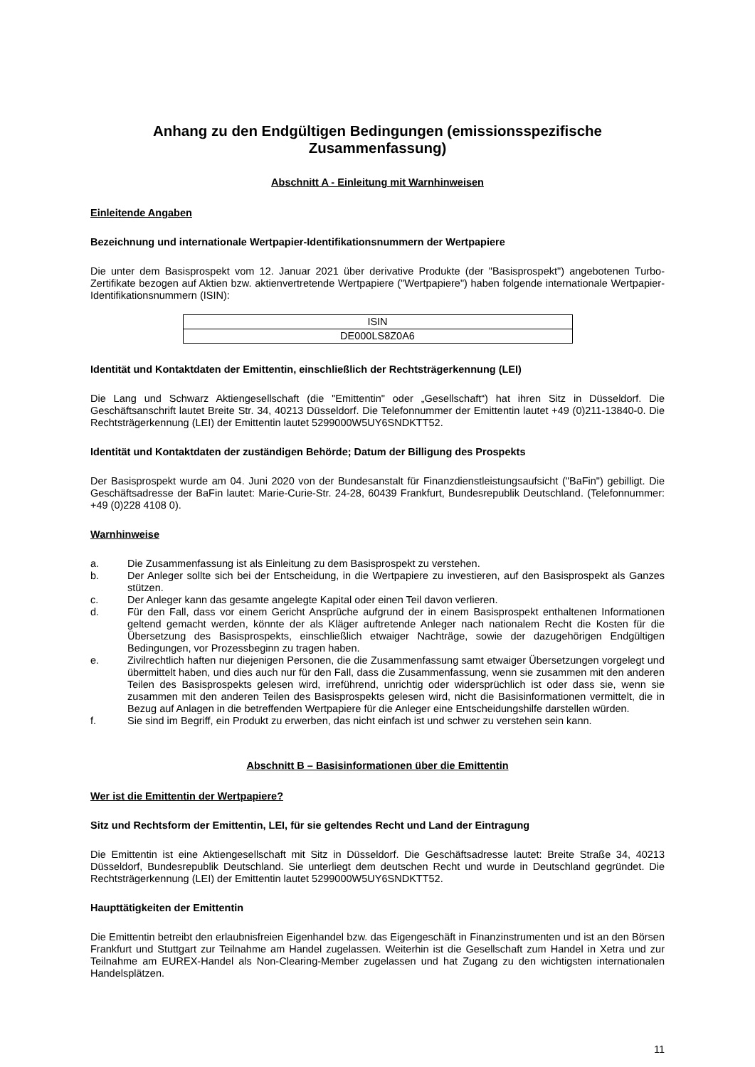Anhang zu den Endgültigen Bedingungen (emissionsspezifische Zusammenfassung)
Abschnitt A - Einleitung mit Warnhinweisen
Einleitende Angaben
Bezeichnung und internationale Wertpapier-Identifikationsnummern der Wertpapiere
Die unter dem Basisprospekt vom 12. Januar 2021 über derivative Produkte (der "Basisprospekt") angebotenen Turbo-Zertifikate bezogen auf Aktien bzw. aktienvertretende Wertpapiere ("Wertpapiere") haben folgende internationale Wertpapier-Identifikationsnummern (ISIN):
| ISIN |
| DE000LS8Z0A6 |
Identität und Kontaktdaten der Emittentin, einschließlich der Rechtsträgerkennung (LEI)
Die Lang und Schwarz Aktiengesellschaft (die "Emittentin" oder „Gesellschaft“) hat ihren Sitz in Düsseldorf. Die Geschäftsanschrift lautet Breite Str. 34, 40213 Düsseldorf. Die Telefonnummer der Emittentin lautet +49 (0)211-13840-0. Die Rechtsträgerkennung (LEI) der Emittentin lautet 5299000W5UY6SNDKTT52.
Identität und Kontaktdaten der zuständigen Behörde; Datum der Billigung des Prospekts
Der Basisprospekt wurde am 04. Juni 2020 von der Bundesanstalt für Finanzdienstleistungsaufsicht ("BaFin") gebilligt. Die Geschäftsadresse der BaFin lautet: Marie-Curie-Str. 24-28, 60439 Frankfurt, Bundesrepublik Deutschland. (Telefonnummer: +49 (0)228 4108 0).
Warnhinweise
a. Die Zusammenfassung ist als Einleitung zu dem Basisprospekt zu verstehen.
b. Der Anleger sollte sich bei der Entscheidung, in die Wertpapiere zu investieren, auf den Basisprospekt als Ganzes stützen.
c. Der Anleger kann das gesamte angelegte Kapital oder einen Teil davon verlieren.
d. Für den Fall, dass vor einem Gericht Ansprüche aufgrund der in einem Basisprospekt enthaltenen Informationen geltend gemacht werden, könnte der als Kläger auftretende Anleger nach nationalem Recht die Kosten für die Übersetzung des Basisprospekts, einschließlich etwaiger Nachträge, sowie der dazugehörigen Endgültigen Bedingungen, vor Prozessbeginn zu tragen haben.
e. Zivilrechtlich haften nur diejenigen Personen, die die Zusammenfassung samt etwaiger Übersetzungen vorgelegt und übermittelt haben, und dies auch nur für den Fall, dass die Zusammenfassung, wenn sie zusammen mit den anderen Teilen des Basisprospekts gelesen wird, irreführend, unrichtig oder widersprüchlich ist oder dass sie, wenn sie zusammen mit den anderen Teilen des Basisprospekts gelesen wird, nicht die Basisinformationen vermittelt, die in Bezug auf Anlagen in die betreffenden Wertpapiere für die Anleger eine Entscheidungshilfe darstellen würden.
f. Sie sind im Begriff, ein Produkt zu erwerben, das nicht einfach ist und schwer zu verstehen sein kann.
Abschnitt B – Basisinformationen über die Emittentin
Wer ist die Emittentin der Wertpapiere?
Sitz und Rechtsform der Emittentin, LEI, für sie geltendes Recht und Land der Eintragung
Die Emittentin ist eine Aktiengesellschaft mit Sitz in Düsseldorf. Die Geschäftsadresse lautet: Breite Straße 34, 40213 Düsseldorf, Bundesrepublik Deutschland. Sie unterliegt dem deutschen Recht und wurde in Deutschland gegründet. Die Rechtsträgerkennung (LEI) der Emittentin lautet 5299000W5UY6SNDKTT52.
Haupttätigkeiten der Emittentin
Die Emittentin betreibt den erlaubnisfreien Eigenhandel bzw. das Eigengeschäft in Finanzinstrumenten und ist an den Börsen Frankfurt und Stuttgart zur Teilnahme am Handel zugelassen. Weiterhin ist die Gesellschaft zum Handel in Xetra und zur Teilnahme am EUREX-Handel als Non-Clearing-Member zugelassen und hat Zugang zu den wichtigsten internationalen Handelsplätzen.
11